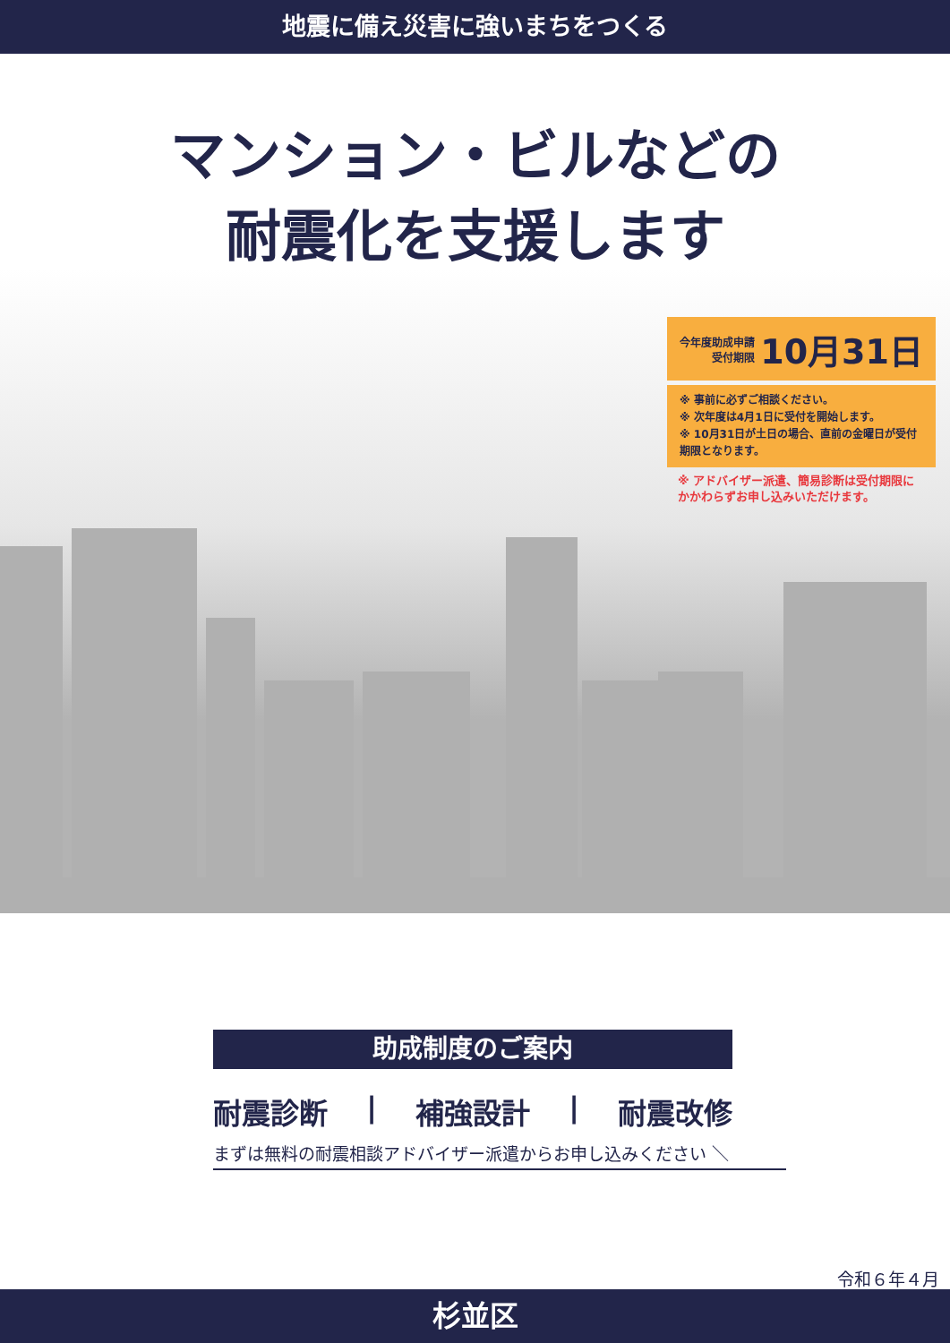地震に備え災害に強いまちをつくる
マンション・ビルなどの
耐震化を支援します
今年度助成申請
受付期限 10月31日
※ 事前に必ずご相談ください。
※ 次年度は4月1日に受付を開始します。
※ 10月31日が土日の場合、直前の金曜日が受付期限となります。
※ アドバイザー派遣、簡易診断は受付期限にかかわらずお申し込みいただけます。
助成制度のご案内
耐震診断 | 補強設計 | 耐震改修
まずは無料の耐震相談アドバイザー派遣からお申し込みください ＼
令和６年４月
杉並区